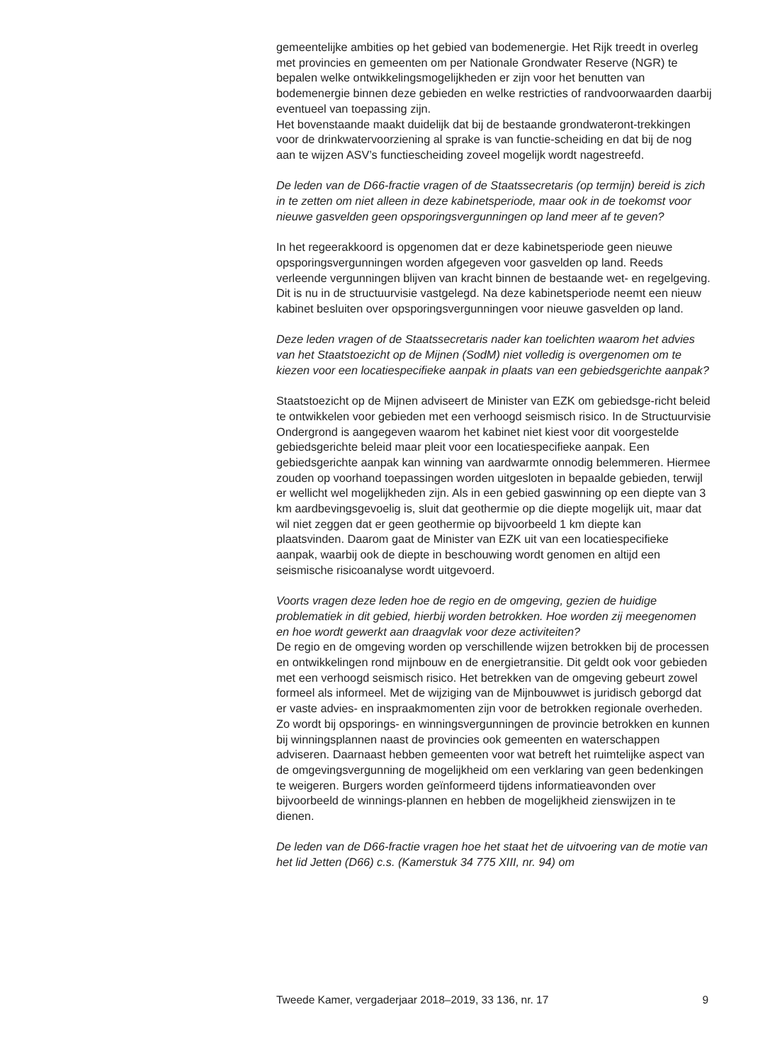gemeentelijke ambities op het gebied van bodemenergie. Het Rijk treedt in overleg met provincies en gemeenten om per Nationale Grondwater Reserve (NGR) te bepalen welke ontwikkelingsmogelijkheden er zijn voor het benutten van bodemenergie binnen deze gebieden en welke restricties of randvoorwaarden daarbij eventueel van toepassing zijn.
Het bovenstaande maakt duidelijk dat bij de bestaande grondwateront-trekkingen voor de drinkwatervoorziening al sprake is van functie-scheiding en dat bij de nog aan te wijzen ASV’s functiescheiding zoveel mogelijk wordt nagestreefd.
De leden van de D66-fractie vragen of de Staatssecretaris (op termijn) bereid is zich in te zetten om niet alleen in deze kabinetsperiode, maar ook in de toekomst voor nieuwe gasvelden geen opsporingsvergunningen op land meer af te geven?
In het regeerakkoord is opgenomen dat er deze kabinetsperiode geen nieuwe opsporingsvergunningen worden afgegeven voor gasvelden op land. Reeds verleende vergunningen blijven van kracht binnen de bestaande wet- en regelgeving. Dit is nu in de structuurvisie vastgelegd. Na deze kabinetsperiode neemt een nieuw kabinet besluiten over opsporingsvergunningen voor nieuwe gasvelden op land.
Deze leden vragen of de Staatssecretaris nader kan toelichten waarom het advies van het Staatstoezicht op de Mijnen (SodM) niet volledig is overgenomen om te kiezen voor een locatiespecifieke aanpak in plaats van een gebiedsgerichte aanpak?
Staatstoezicht op de Mijnen adviseert de Minister van EZK om gebiedsge-richt beleid te ontwikkelen voor gebieden met een verhoogd seismisch risico. In de Structuurvisie Ondergrond is aangegeven waarom het kabinet niet kiest voor dit voorgestelde gebiedsgerichte beleid maar pleit voor een locatiespecifieke aanpak. Een gebiedsgerichte aanpak kan winning van aardwarmte onnodig belemmeren. Hiermee zouden op voorhand toepassingen worden uitgesloten in bepaalde gebieden, terwijl er wellicht wel mogelijkheden zijn. Als in een gebied gaswinning op een diepte van 3 km aardbevingsgevoelig is, sluit dat geothermie op die diepte mogelijk uit, maar dat wil niet zeggen dat er geen geothermie op bijvoorbeeld 1 km diepte kan plaatsvinden. Daarom gaat de Minister van EZK uit van een locatiespecifieke aanpak, waarbij ook de diepte in beschouwing wordt genomen en altijd een seismische risicoanalyse wordt uitgevoerd.
Voorts vragen deze leden hoe de regio en de omgeving, gezien de huidige problematiek in dit gebied, hierbij worden betrokken. Hoe worden zij meegenomen en hoe wordt gewerkt aan draagvlak voor deze activiteiten?
De regio en de omgeving worden op verschillende wijzen betrokken bij de processen en ontwikkelingen rond mijnbouw en de energietransitie. Dit geldt ook voor gebieden met een verhoogd seismisch risico. Het betrekken van de omgeving gebeurt zowel formeel als informeel. Met de wijziging van de Mijnbouwwet is juridisch geborgd dat er vaste advies- en inspraakmomenten zijn voor de betrokken regionale overheden. Zo wordt bij opsporings- en winningsvergunningen de provincie betrokken en kunnen bij winningsplannen naast de provincies ook gemeenten en waterschappen adviseren. Daarnaast hebben gemeenten voor wat betreft het ruimtelijke aspect van de omgevingsvergunning de mogelijkheid om een verklaring van geen bedenkingen te weigeren. Burgers worden geïnformeerd tijdens informatieavonden over bijvoorbeeld de winnings-plannen en hebben de mogelijkheid zienswijzen in te dienen.
De leden van de D66-fractie vragen hoe het staat het de uitvoering van de motie van het lid Jetten (D66) c.s. (Kamerstuk 34 775 XIII, nr. 94) om
Tweede Kamer, vergaderjaar 2018–2019, 33 136, nr. 17 9